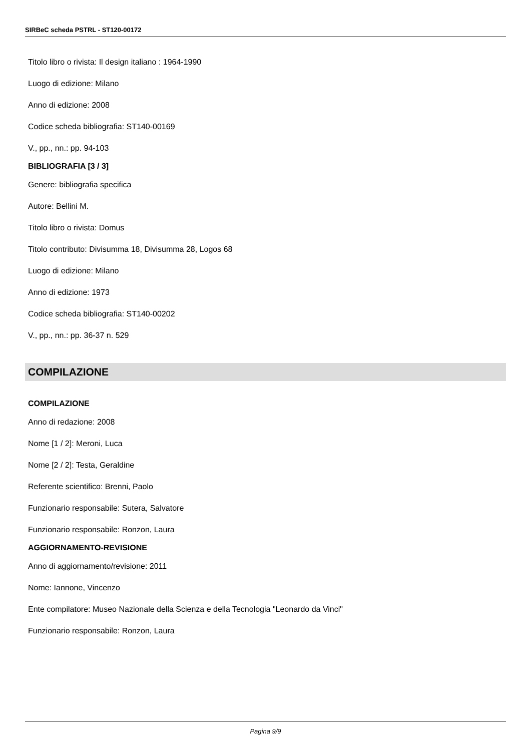SIRBeC scheda PSTRL - ST120-00172
Titolo libro o rivista: Il design italiano : 1964-1990
Luogo di edizione: Milano
Anno di edizione: 2008
Codice scheda bibliografia: ST140-00169
V., pp., nn.: pp. 94-103
BIBLIOGRAFIA [3 / 3]
Genere: bibliografia specifica
Autore: Bellini M.
Titolo libro o rivista: Domus
Titolo contributo: Divisumma 18, Divisumma 28, Logos 68
Luogo di edizione: Milano
Anno di edizione: 1973
Codice scheda bibliografia: ST140-00202
V., pp., nn.: pp. 36-37 n. 529
COMPILAZIONE
COMPILAZIONE
Anno di redazione: 2008
Nome [1 / 2]: Meroni, Luca
Nome [2 / 2]: Testa, Geraldine
Referente scientifico: Brenni, Paolo
Funzionario responsabile: Sutera, Salvatore
Funzionario responsabile: Ronzon, Laura
AGGIORNAMENTO-REVISIONE
Anno di aggiornamento/revisione: 2011
Nome: Iannone, Vincenzo
Ente compilatore: Museo Nazionale della Scienza e della Tecnologia "Leonardo da Vinci"
Funzionario responsabile: Ronzon, Laura
Pagina 9/9